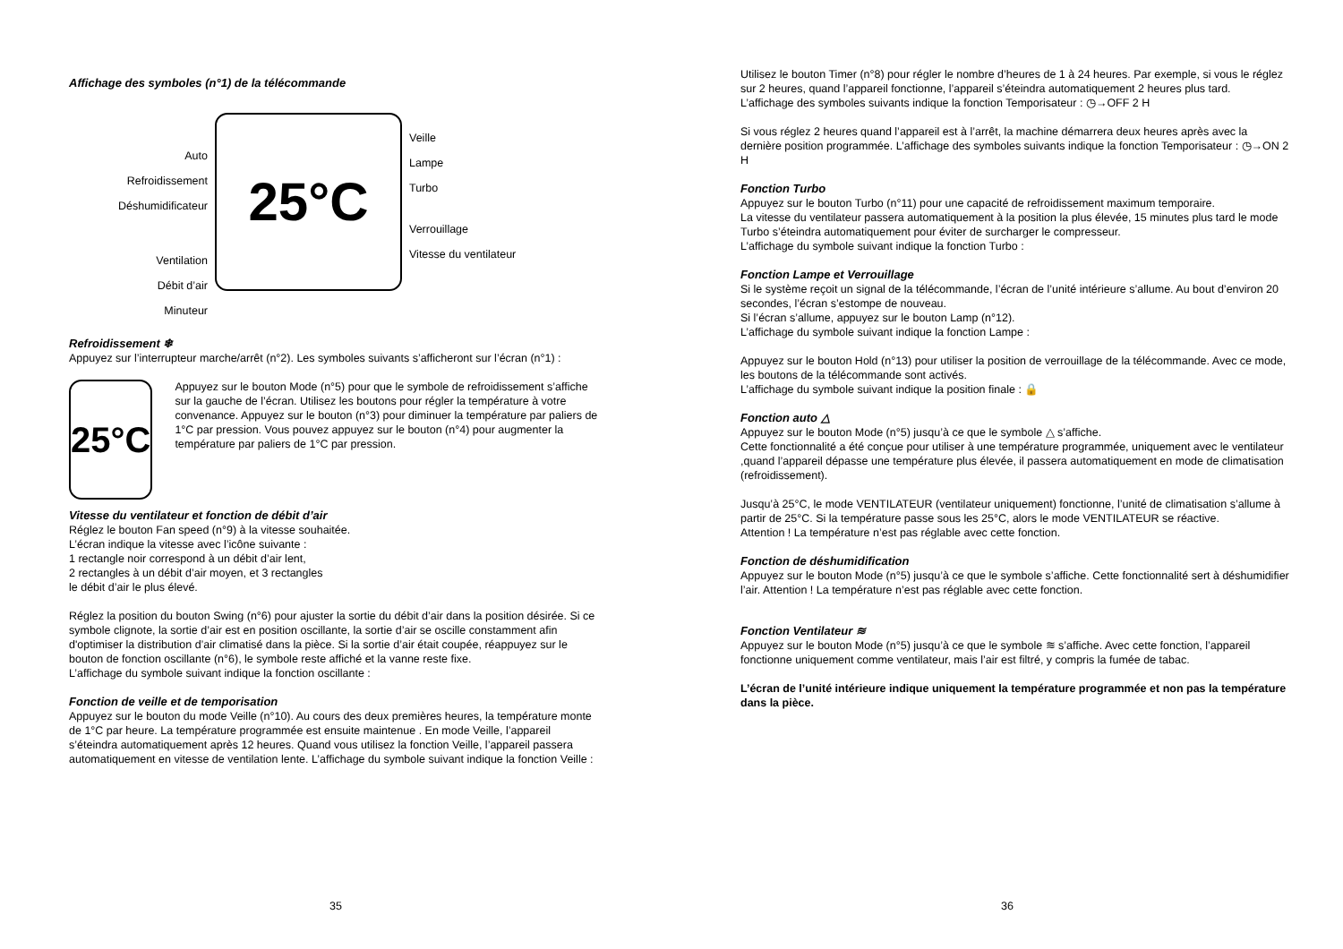Affichage des symboles (n°1) de la télécommande
Auto
Refroidissement
Déshumidificateur
Ventilation
Débit d’air
Minuteur
25°C
Veille
Lampe
Turbo
Verrouillage
Vitesse du ventilateur
Refroidissement ❄
Appuyez sur l’interrupteur marche/arrêt (n°2). Les symboles suivants s’afficheront sur l’écran (n°1) :
25°C
Appuyez sur le bouton Mode (n°5) pour que le symbole de refroidissement s’affiche sur la gauche de l’écran. Utilisez les boutons pour régler la température à votre convenance. Appuyez sur le bouton (n°3) pour diminuer la température par paliers de 1°C par pression. Vous pouvez appuyez sur le bouton (n°4) pour augmenter la température par paliers de 1°C par pression.
Vitesse du ventilateur et fonction de débit d’air
Réglez le bouton Fan speed (n°9) à la vitesse souhaitée.
L’écran indique la vitesse avec l’icône suivante :
1 rectangle noir correspond à un débit d’air lent,
2 rectangles à un débit d’air moyen, et 3 rectangles
le débit d’air le plus élevé.
Réglez la position du bouton Swing (n°6) pour ajuster la sortie du débit d’air dans la position désirée. Si ce symbole clignote, la sortie d’air est en position oscillante, la sortie d’air se oscille constamment afin d'optimiser la distribution d’air climatisé dans la pièce. Si la sortie d’air était coupée, réappuyez sur le bouton de fonction oscillante (n°6), le symbole reste affiché et la vanne reste fixe.
L’affichage du symbole suivant indique la fonction oscillante :
Fonction de veille et de temporisation
Appuyez sur le bouton du mode Veille (n°10). Au cours des deux premières heures, la température monte de 1°C par heure. La température programmée est ensuite maintenue . En mode Veille, l’appareil s’éteindra automatiquement après 12 heures. Quand vous utilisez la fonction Veille, l’appareil passera automatiquement en vitesse de ventilation lente. L’affichage du symbole suivant indique la fonction Veille :
35
Utilisez le bouton Timer (n°8) pour régler le nombre d’heures de 1 à 24 heures. Par exemple, si vous le réglez sur 2 heures, quand l’appareil fonctionne, l’appareil s’éteindra automatiquement 2 heures plus tard.
L’affichage des symboles suivants indique la fonction Temporisateur : ◷→OFF 2 H
Si vous réglez 2 heures quand l’appareil est à l’arrêt, la machine démarrera deux heures après avec la dernière position programmée. L’affichage des symboles suivants indique la fonction Temporisateur : ◷→ON 2 H
Fonction Turbo
Appuyez sur le bouton Turbo (n°11) pour une capacité de refroidissement maximum temporaire.
La vitesse du ventilateur passera automatiquement à la position la plus élevée, 15 minutes plus tard le mode Turbo s’éteindra automatiquement pour éviter de surcharger le compresseur.
L’affichage du symbole suivant indique la fonction Turbo :
Fonction Lampe et Verrouillage
Si le système reçoit un signal de la télécommande, l’écran de l’unité intérieure s’allume. Au bout d’environ 20 secondes, l’écran s’estompe de nouveau.
Si l’écran s’allume, appuyez sur le bouton Lamp (n°12).
L’affichage du symbole suivant indique la fonction Lampe :
Appuyez sur le bouton Hold (n°13) pour utiliser la position de verrouillage de la télécommande. Avec ce mode, les boutons de la télécommande sont activés.
L’affichage du symbole suivant indique la position finale : 🔒
Fonction auto △
Appuyez sur le bouton Mode (n°5) jusqu’à ce que le symbole △ s’affiche.
Cette fonctionnalité a été conçue pour utiliser à une température programmée, uniquement avec le ventilateur ,quand l’appareil dépasse une température plus élevée, il passera automatiquement en mode de climatisation (refroidissement).
Jusqu’à 25°C, le mode VENTILATEUR (ventilateur uniquement) fonctionne, l’unité de climatisation s’allume à partir de 25°C. Si la température passe sous les 25°C, alors le mode VENTILATEUR se réactive.
Attention ! La température n’est pas réglable avec cette fonction.
Fonction de déshumidification
Appuyez sur le bouton Mode (n°5) jusqu’à ce que le symbole s’affiche. Cette fonctionnalité sert à déshumidifier l’air. Attention ! La température n’est pas réglable avec cette fonction.
Fonction Ventilateur ≋
Appuyez sur le bouton Mode (n°5) jusqu’à ce que le symbole ≋ s’affiche. Avec cette fonction, l’appareil fonctionne uniquement comme ventilateur, mais l’air est filtré, y compris la fumée de tabac.
L’écran de l’unité intérieure indique uniquement la température programmée et non pas la température dans la pièce.
36